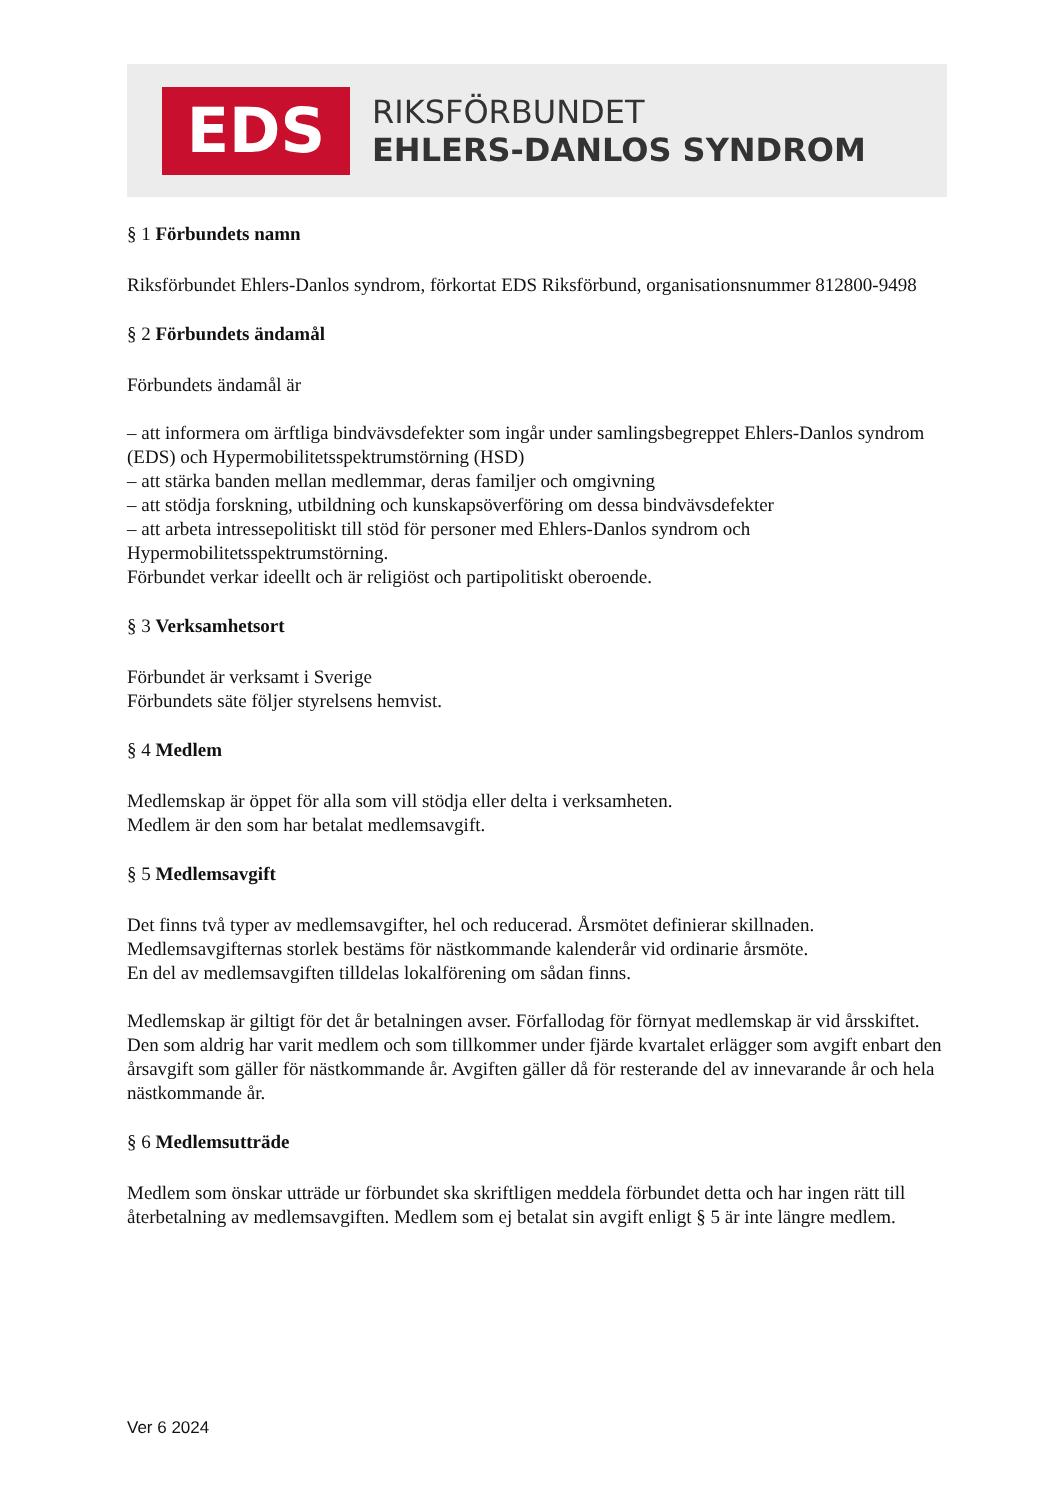EDS
RIKSFÖRBUNDET
EHLERS-DANLOS SYNDROM
§ 1 Förbundets namn
Riksförbundet Ehlers-Danlos syndrom, förkortat EDS Riksförbund, organisationsnummer 812800-9498
§ 2 Förbundets ändamål
Förbundets ändamål är
– att informera om ärftliga bindvävsdefekter som ingår under samlingsbegreppet Ehlers-Danlos syndrom (EDS) och Hypermobilitetsspektrumstörning (HSD)
– att stärka banden mellan medlemmar, deras familjer och omgivning
– att stödja forskning, utbildning och kunskapsöverföring om dessa bindvävsdefekter
– att arbeta intressepolitiskt till stöd för personer med Ehlers-Danlos syndrom och Hypermobilitetsspektrumstörning.
Förbundet verkar ideellt och är religiöst och partipolitiskt oberoende.
§ 3 Verksamhetsort
Förbundet är verksamt i Sverige
Förbundets säte följer styrelsens hemvist.
§ 4 Medlem
Medlemskap är öppet för alla som vill stödja eller delta i verksamheten.
Medlem är den som har betalat medlemsavgift.
§ 5 Medlemsavgift
Det finns två typer av medlemsavgifter, hel och reducerad. Årsmötet definierar skillnaden.
Medlemsavgifternas storlek bestäms för nästkommande kalenderår vid ordinarie årsmöte.
En del av medlemsavgiften tilldelas lokalförening om sådan finns.
Medlemskap är giltigt för det år betalningen avser. Förfallodag för förnyat medlemskap är vid årsskiftet. Den som aldrig har varit medlem och som tillkommer under fjärde kvartalet erlägger som avgift enbart den årsavgift som gäller för nästkommande år. Avgiften gäller då för resterande del av innevarande år och hela nästkommande år.
§ 6 Medlemsutträde
Medlem som önskar utträde ur förbundet ska skriftligen meddela förbundet detta och har ingen rätt till återbetalning av medlemsavgiften. Medlem som ej betalat sin avgift enligt § 5 är inte längre medlem.
Ver 6 2024